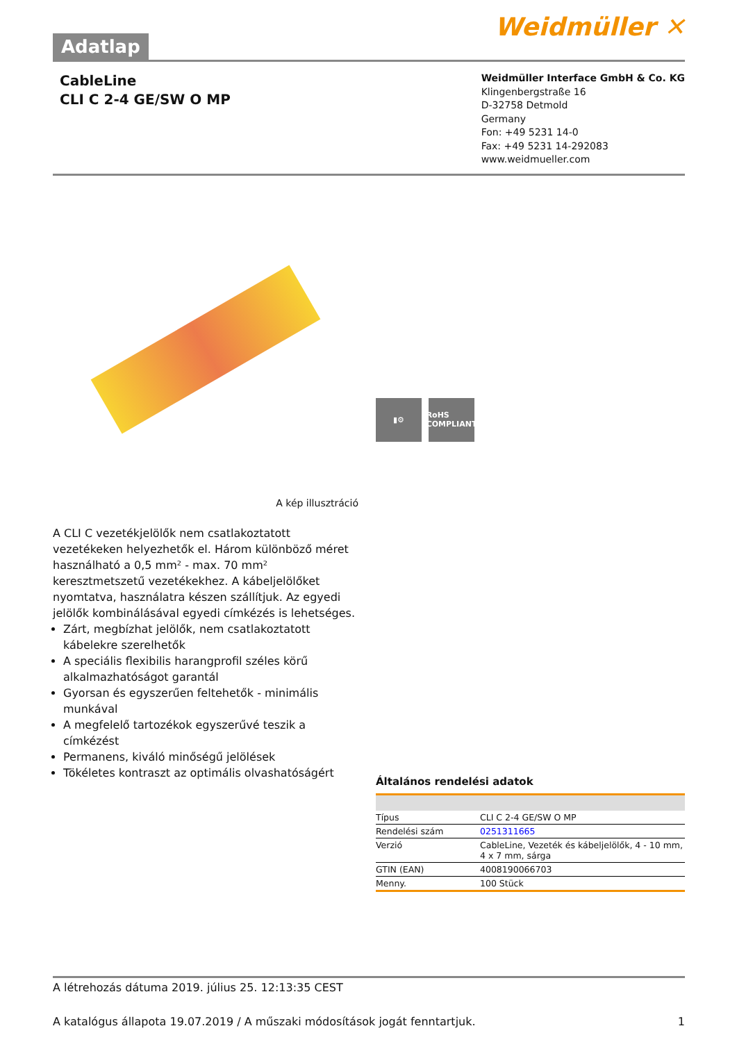Adatlap
Weidmüller ✕
CableLine
CLI C 2-4 GE/SW O MP
Weidmüller Interface GmbH & Co. KG
Klingenbergstraße 16
D-32758 Detmold
Germany
Fon: +49 5231 14-0
Fax: +49 5231 14-292083
www.weidmueller.com
A kép illusztráció
A CLI C vezetékjelölők nem csatlakoztatott vezetékeken helyezhetők el. Három különböző méret használható a 0,5 mm² - max. 70 mm² keresztmetszetű vezetékekhez. A kábeljelölőket nyomtatva, használatra készen szállítjuk. Az egyedi jelölők kombinálásával egyedi címkézés is lehetséges.
Zárt, megbízhat jelölők, nem csatlakoztatott kábelekre szerelhetők
A speciális flexibilis harangprofil széles körű alkalmazhatóságot garantál
Gyorsan és egyszerűen feltehetők - minimális munkával
A megfelelő tartozékok egyszerűvé teszik a címkézést
Permanens, kiváló minőségű jelölések
Tökéletes kontraszt az optimális olvashatóságért
▮⚙ RoHS COMPLIANT
Általános rendelési adatok
| Típus | CLI C 2-4 GE/SW O MP |
| Rendelési szám | 0251311665 |
| Verzió | CableLine, Vezeték és kábeljelölők, 4 - 10 mm, 4 x 7 mm, sárga |
| GTIN (EAN) | 4008190066703 |
| Menny. | 100 Stück |
A létrehozás dátuma 2019. július 25. 12:13:35 CEST
A katalógus állapota 19.07.2019 / A műszaki módosítások jogát fenntartjuk. 1